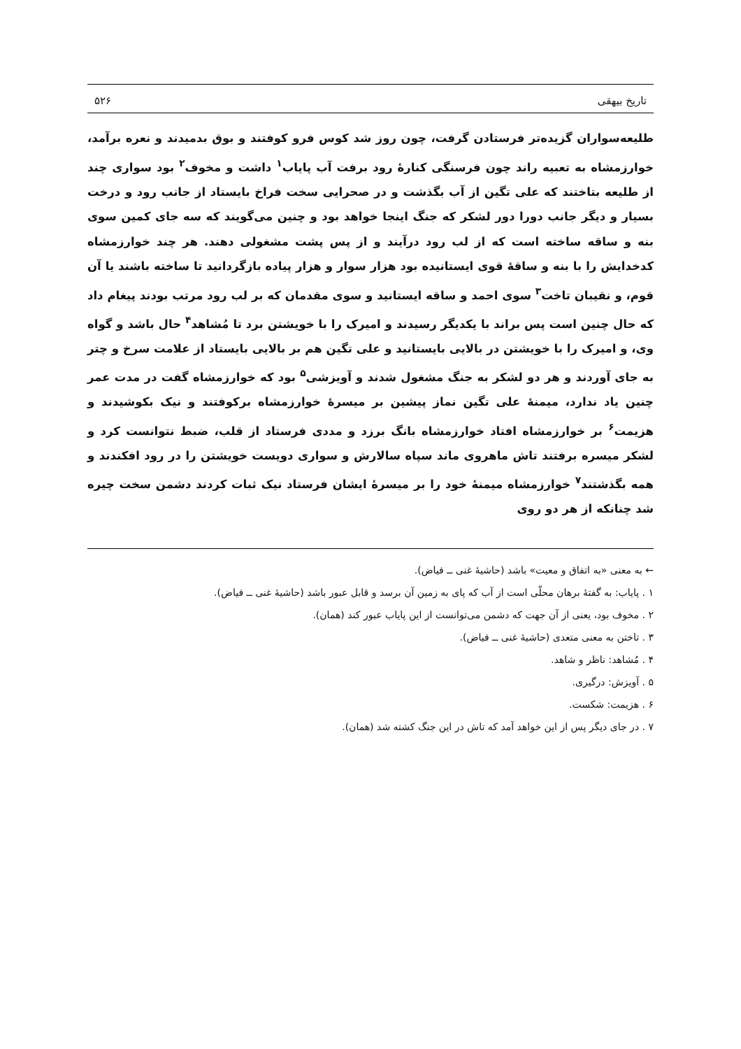تاریخ بیهقی ۵۲۶
طلیعه‌سواران گزیده‌تر فرستادن گرفت، چون روز شد کوس فرو کوفتند و بوق بدمیدند و نعره برآمد، خوارزمشاه به تعبیه راند چون فرسنگی کنارهٔ رود برفت آب پایاب<sup>۱</sup> داشت و مخوف<sup>۲</sup> بود سواری چند از طلیعه بتاختند که علی تگین از آب بگذشت و در صحرایی سخت فراخ بایستاد از جانب رود و درخت بسیار و دیگر جانب دورا دور لشکر که جنگ اینجا خواهد بود و چنین می‌گویند که سه جای کمین سوی بنه و ساقه ساخته است که از لب رود درآیند و از پس پشت مشغولی دهند. هر چند خوارزمشاه کدخدایش را با بنه و ساقهٔ قوی ایستانیده بود هزار سوار و هزار پیاده بازگردانید تا ساخته باشند یا آن قوم، و نقیبان تاخت<sup>۳</sup> سوی احمد و ساقه ایستانید و سوی مقدمان که بر لب رود مرتب بودند پیغام داد که حال چنین است پس براند با یکدیگر رسیدند و امیرک را با خویشتن برد تا مُشاهد<sup>۴</sup> حال باشد و گواه وی، و امیرک را با خویشتن در بالایی بایستانید و علی تگین هم بر بالایی بایستاد از علامت سرخ و چتر به جای آوردند و هر دو لشکر به جنگ مشغول شدند و آویزشی<sup>۵</sup> بود که خوارزمشاه گفت در مدت عمر چنین یاد ندارد، میمنهٔ علی تگین نماز پیشین بر میسرهٔ خوارزمشاه برکوفتند و نیک بکوشیدند و هزیمت<sup>۶</sup> بر خوارزمشاه افتاد خوارزمشاه بانگ برزد و مددی فرستاد از قلب، ضبط نتوانست کرد و لشکر میسره برفتند تاش ماهروی ماند سپاه سالارش و سواری دویست خویشتن را در رود افکندند و همه بگذشتند<sup>۷</sup> خوارزمشاه میمنهٔ خود را بر میسرهٔ ایشان فرستاد نیک ثبات کردند دشمن سخت چیره شد چنانکه از هر دو روی
← به معنی «به اتفاق و معیت» باشد (حاشیهٔ غنی ــ فیاض).
۱ . پایاب: به گفتهٔ برهان محلّی است از آب که پای به زمین آن برسد و قابل عبور باشد (حاشیهٔ غنی ــ فیاض).
۲ . مخوف بود، یعنی از آن جهت که دشمن می‌توانست از این پایاب عبور کند (همان).
۳ . تاختن به معنی متعدی (حاشیهٔ غنی ــ فیاض).
۴ . مُشاهد: ناظر و شاهد.
۵ . آویزش: درگیری.
۶ . هزیمت: شکست.
۷ . در جای دیگر پس از این خواهد آمد که تاش در این جنگ کشته شد (همان).